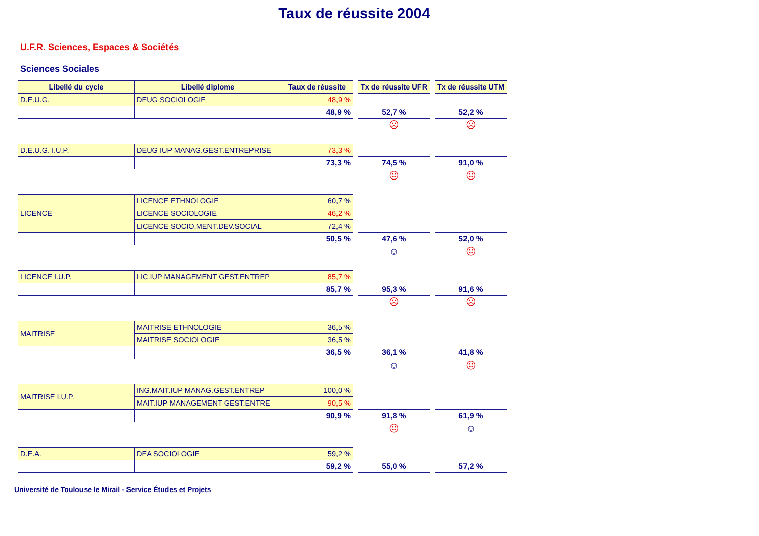Taux de réussite 2004
U.F.R. Sciences, Espaces & Sociétés
Sciences Sociales
| Libellé du cycle | Libellé diplome | Taux de réussite | | Tx de réussite UFR | | Tx de réussite UTM |
| D.E.U.G. | DEUG SOCIOLOGIE | 48,9 % | | | | |
| | | 48,9 % | | 52,7 % | | 52,2 % |
| | | | | ☹ | | ☹ |
| D.E.U.G. I.U.P. | DEUG IUP MANAG.GEST.ENTREPRISE | 73,3 % | | | | |
| | | 73,3 % | | 74,5 % | | 91,0 % |
| | | | | ☹ | | ☹ |
| LICENCE | LICENCE ETHNOLOGIE | 60,7 % | | | | |
| | LICENCE SOCIOLOGIE | 46,2 % | | | | |
| | LICENCE SOCIO.MENT.DEV.SOCIAL | 72,4 % | | | | |
| | | 50,5 % | | 47,6 % | | 52,0 % |
| | | | | ☺ | | ☹ |
| LICENCE I.U.P. | LIC.IUP MANAGEMENT GEST.ENTREP | 85,7 % | | | | |
| | | 85,7 % | | 95,3 % | | 91,6 % |
| | | | | ☹ | | ☹ |
| MAITRISE | MAITRISE ETHNOLOGIE | 36,5 % | | | | |
| | MAITRISE SOCIOLOGIE | 36,5 % | | | | |
| | | 36,5 % | | 36,1 % | | 41,8 % |
| | | | | ☺ | | ☹ |
| MAITRISE I.U.P. | ING.MAIT.IUP MANAG.GEST.ENTREP | 100,0 % | | | | |
| | MAIT.IUP MANAGEMENT GEST.ENTRE | 90,5 % | | | | |
| | | 90,9 % | | 91,8 % | | 61,9 % |
| | | | | ☹ | | ☺ |
| D.E.A. | DEA SOCIOLOGIE | 59,2 % | | | | |
| | | 59,2 % | | 55,0 % | | 57,2 % |
Université de Toulouse le Mirail - Service Études et Projets